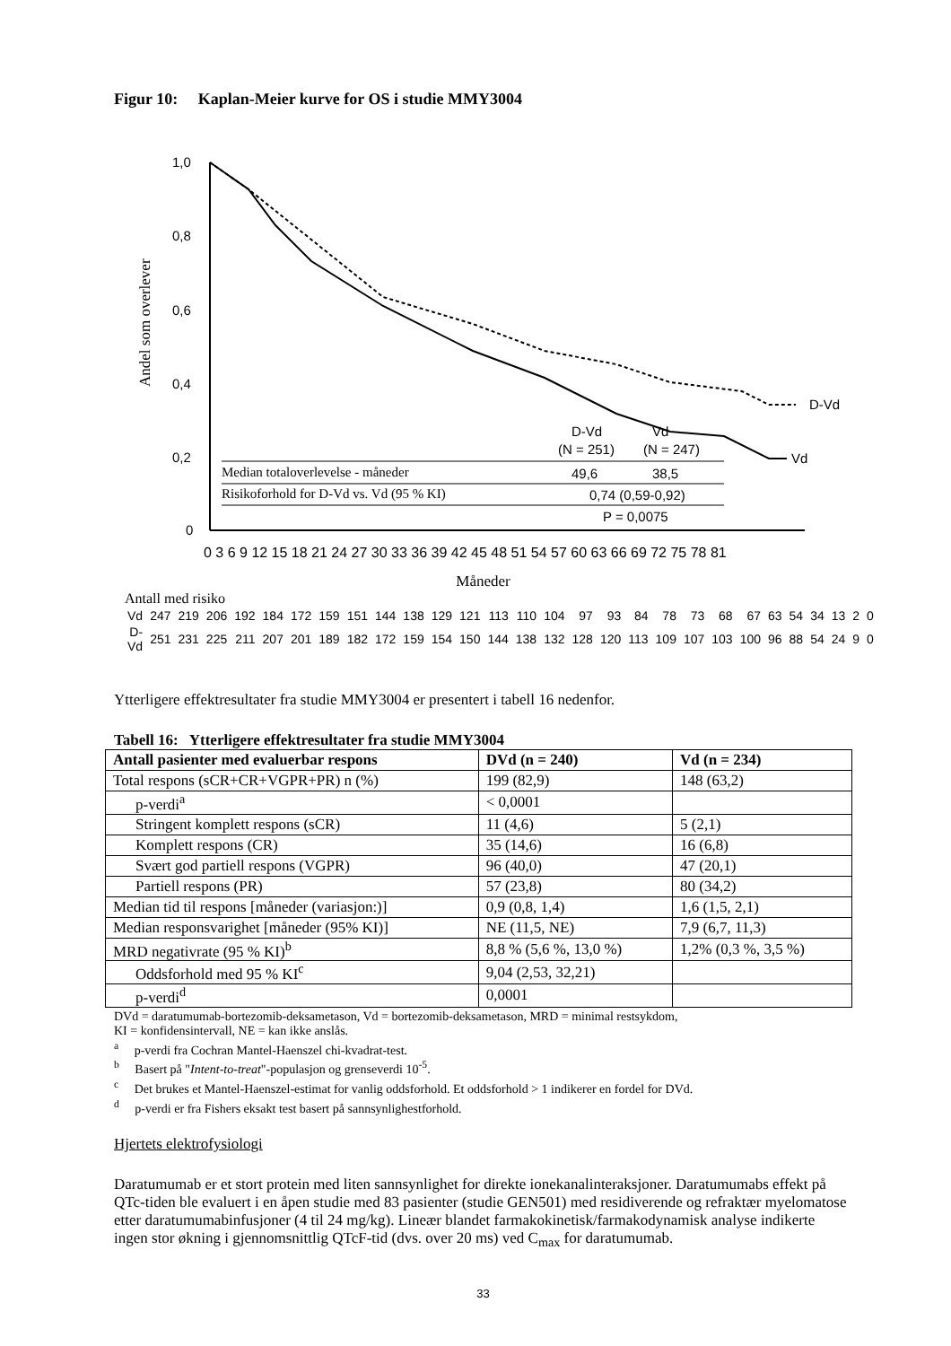Figur 10: Kaplan-Meier kurve for OS i studie MMY3004
Andel som overlever
1,0
0,8
0,6
0,4
0,2
0
D-Vd
Vd
D-Vd
Vd
(N = 251)
(N = 247)
Median totaloverlevelse - måneder
49,6
38,5
Risikoforhold for D-Vd vs. Vd (95 % KI)
0,74 (0,59-0,92)
P = 0,0075
0 3 6 9 12 15 18 21 24 27 30 33 36 39 42 45 48 51 54 57 60 63 66 69 72 75 78 81
Måneder
Antall med risiko
| Vd | 247 | 219 | 206 | 192 | 184 | 172 | 159 | 151 | 144 | 138 | 129 | 121 | 113 | 110 | 104 | 97 | 93 | 84 | 78 | 73 | 68 | 67 | 63 | 54 | 34 | 13 | 2 | 0 |
| D-Vd | 251 | 231 | 225 | 211 | 207 | 201 | 189 | 182 | 172 | 159 | 154 | 150 | 144 | 138 | 132 | 128 | 120 | 113 | 109 | 107 | 103 | 100 | 96 | 88 | 54 | 24 | 9 | 0 |
Ytterligere effektresultater fra studie MMY3004 er presentert i tabell 16 nedenfor.
Tabell 16: Ytterligere effektresultater fra studie MMY3004
| Antall pasienter med evaluerbar respons | DVd (n = 240) | Vd (n = 234) |
| --- | --- | --- |
| Total respons (sCR+CR+VGPR+PR) n (%) | 199 (82,9) | 148 (63,2) |
| p-verdi<sup>a</sup> | < 0,0001 | |
| Stringent komplett respons (sCR) | 11 (4,6) | 5 (2,1) |
| Komplett respons (CR) | 35 (14,6) | 16 (6,8) |
| Svært god partiell respons (VGPR) | 96 (40,0) | 47 (20,1) |
| Partiell respons (PR) | 57 (23,8) | 80 (34,2) |
| Median tid til respons [måneder (variasjon:)] | 0,9 (0,8, 1,4) | 1,6 (1,5, 2,1) |
| Median responsvarighet [måneder (95% KI)] | NE (11,5, NE) | 7,9 (6,7, 11,3) |
| MRD negativrate (95 % KI)<sup>b</sup> | 8,8 % (5,6 %, 13,0 %) | 1,2% (0,3 %, 3,5 %) |
| Oddsforhold med 95 % KI<sup>c</sup> | 9,04 (2,53, 32,21) | |
| p-verdi<sup>d</sup> | 0,0001 | |
DVd = daratumumab-bortezomib-deksametason, Vd = bortezomib-deksametason, MRD = minimal restsykdom,
KI = konfidensintervall, NE = kan ikke anslås.
<sup>a</sup> p-verdi fra Cochran Mantel-Haenszel chi-kvadrat-test.
<sup>b</sup> Basert på "Intent-to-treat"-populasjon og grenseverdi 10<sup>-5</sup>.
<sup>c</sup> Det brukes et Mantel-Haenszel-estimat for vanlig oddsforhold. Et oddsforhold > 1 indikerer en fordel for DVd.
<sup>d</sup> p-verdi er fra Fishers eksakt test basert på sannsynlighestforhold.
Hjertets elektrofysiologi
Daratumumab er et stort protein med liten sannsynlighet for direkte ionekanalinteraksjoner. Daratumumabs effekt på QTc-tiden ble evaluert i en åpen studie med 83 pasienter (studie GEN501) med residiverende og refraktær myelomatose etter daratumumabinfusjoner (4 til 24 mg/kg). Lineær blandet farmakokinetisk/farmakodynamisk analyse indikerte ingen stor økning i gjennomsnittlig QTcF-tid (dvs. over 20 ms) ved C<sub>max</sub> for daratumumab.
33